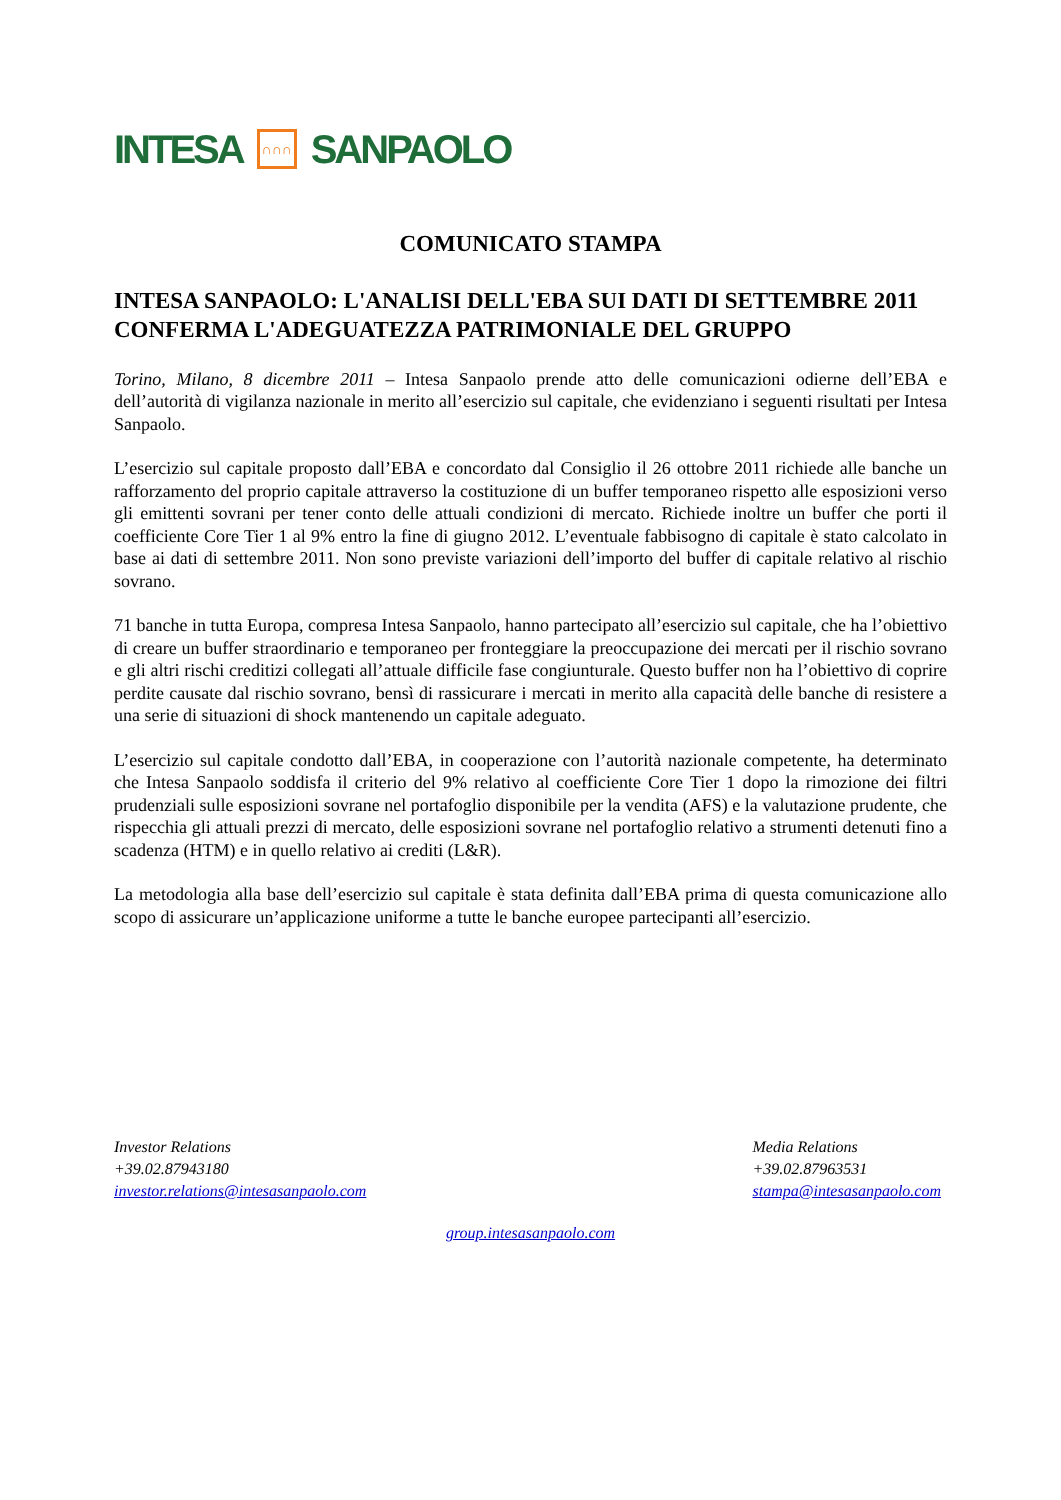INTESA ∩∩∩ SANPAOLO
COMUNICATO STAMPA
INTESA SANPAOLO: L'ANALISI DELL'EBA SUI DATI DI SETTEMBRE 2011 CONFERMA L'ADEGUATEZZA PATRIMONIALE DEL GRUPPO
Torino, Milano, 8 dicembre 2011 – Intesa Sanpaolo prende atto delle comunicazioni odierne dell’EBA e dell’autorità di vigilanza nazionale in merito all’esercizio sul capitale, che evidenziano i seguenti risultati per Intesa Sanpaolo.
L’esercizio sul capitale proposto dall’EBA e concordato dal Consiglio il 26 ottobre 2011 richiede alle banche un rafforzamento del proprio capitale attraverso la costituzione di un buffer temporaneo rispetto alle esposizioni verso gli emittenti sovrani per tener conto delle attuali condizioni di mercato. Richiede inoltre un buffer che porti il coefficiente Core Tier 1 al 9% entro la fine di giugno 2012. L’eventuale fabbisogno di capitale è stato calcolato in base ai dati di settembre 2011. Non sono previste variazioni dell’importo del buffer di capitale relativo al rischio sovrano.
71 banche in tutta Europa, compresa Intesa Sanpaolo, hanno partecipato all’esercizio sul capitale, che ha l’obiettivo di creare un buffer straordinario e temporaneo per fronteggiare la preoccupazione dei mercati per il rischio sovrano e gli altri rischi creditizi collegati all’attuale difficile fase congiunturale. Questo buffer non ha l’obiettivo di coprire perdite causate dal rischio sovrano, bensì di rassicurare i mercati in merito alla capacità delle banche di resistere a una serie di situazioni di shock mantenendo un capitale adeguato.
L’esercizio sul capitale condotto dall’EBA, in cooperazione con l’autorità nazionale competente, ha determinato che Intesa Sanpaolo soddisfa il criterio del 9% relativo al coefficiente Core Tier 1 dopo la rimozione dei filtri prudenziali sulle esposizioni sovrane nel portafoglio disponibile per la vendita (AFS) e la valutazione prudente, che rispecchia gli attuali prezzi di mercato, delle esposizioni sovrane nel portafoglio relativo a strumenti detenuti fino a scadenza (HTM) e in quello relativo ai crediti (L&R).
La metodologia alla base dell’esercizio sul capitale è stata definita dall’EBA prima di questa comunicazione allo scopo di assicurare un’applicazione uniforme a tutte le banche europee partecipanti all’esercizio.
Investor Relations
+39.02.87943180
investor.relations@intesasanpaolo.com
Media Relations
+39.02.87963531
stampa@intesasanpaolo.com
group.intesasanpaolo.com